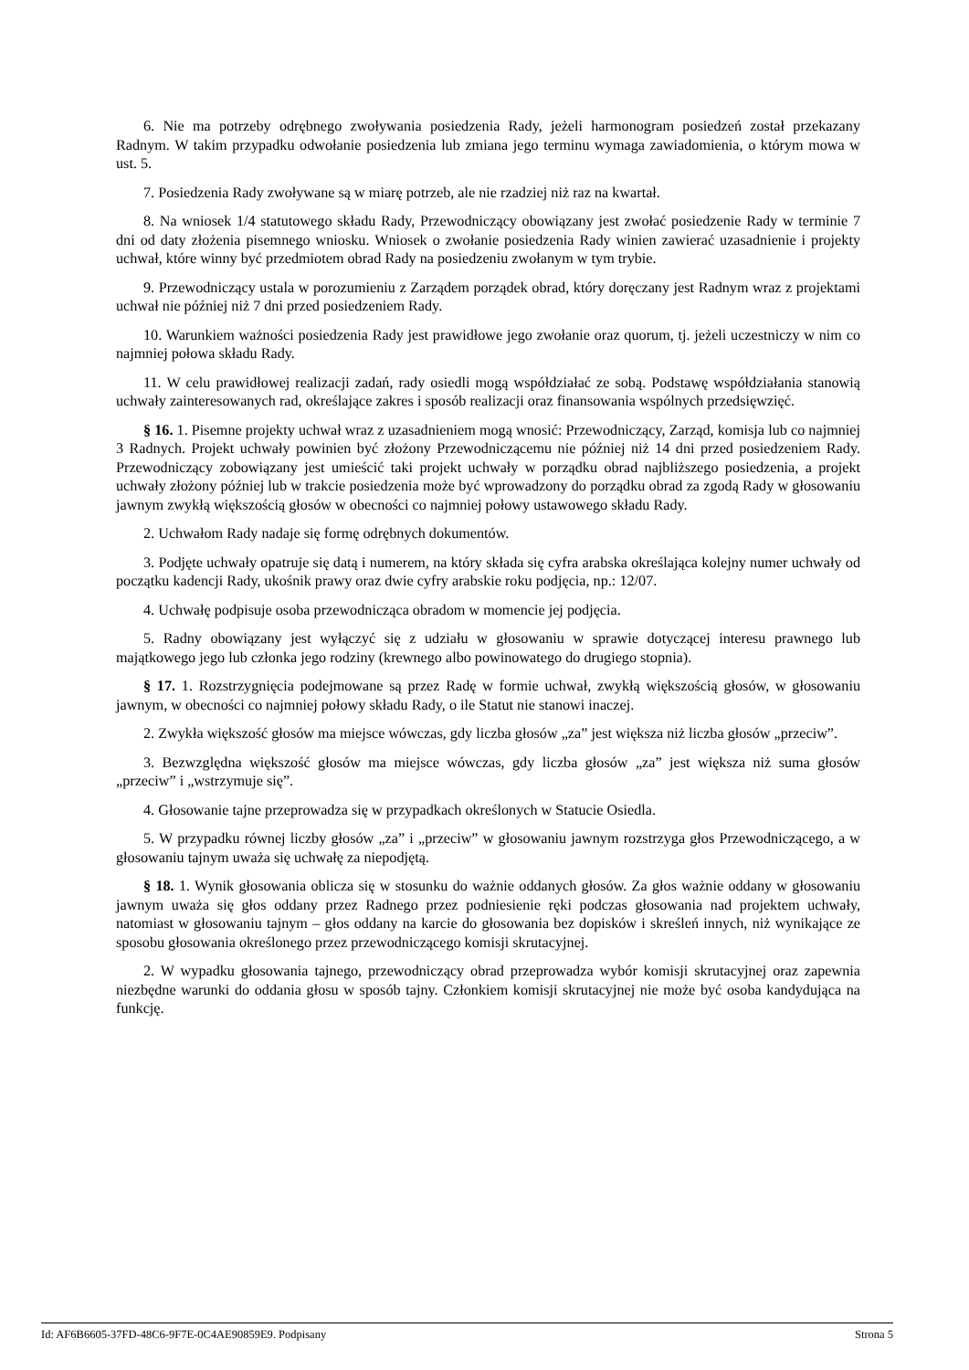6. Nie ma potrzeby odrębnego zwoływania posiedzenia Rady, jeżeli harmonogram posiedzeń został przekazany Radnym. W takim przypadku odwołanie posiedzenia lub zmiana jego terminu wymaga zawiadomienia, o którym mowa w ust. 5.
7. Posiedzenia Rady zwoływane są w miarę potrzeb, ale nie rzadziej niż raz na kwartał.
8. Na wniosek 1/4 statutowego składu Rady, Przewodniczący obowiązany jest zwołać posiedzenie Rady w terminie 7 dni od daty złożenia pisemnego wniosku. Wniosek o zwołanie posiedzenia Rady winien zawierać uzasadnienie i projekty uchwał, które winny być przedmiotem obrad Rady na posiedzeniu zwołanym w tym trybie.
9. Przewodniczący ustala w porozumieniu z Zarządem porządek obrad, który doręczany jest Radnym wraz z projektami uchwał nie później niż 7 dni przed posiedzeniem Rady.
10. Warunkiem ważności posiedzenia Rady jest prawidłowe jego zwołanie oraz quorum, tj. jeżeli uczestniczy w nim co najmniej połowa składu Rady.
11. W celu prawidłowej realizacji zadań, rady osiedli mogą współdziałać ze sobą. Podstawę współdziałania stanowią uchwały zainteresowanych rad, określające zakres i sposób realizacji oraz finansowania wspólnych przedsięwzięć.
§ 16. 1. Pisemne projekty uchwał wraz z uzasadnieniem mogą wnosić: Przewodniczący, Zarząd, komisja lub co najmniej 3 Radnych. Projekt uchwały powinien być złożony Przewodniczącemu nie później niż 14 dni przed posiedzeniem Rady. Przewodniczący zobowiązany jest umieścić taki projekt uchwały w porządku obrad najbliższego posiedzenia, a projekt uchwały złożony później lub w trakcie posiedzenia może być wprowadzony do porządku obrad za zgodą Rady w głosowaniu jawnym zwykłą większością głosów w obecności co najmniej połowy ustawowego składu Rady.
2. Uchwałom Rady nadaje się formę odrębnych dokumentów.
3. Podjęte uchwały opatruje się datą i numerem, na który składa się cyfra arabska określająca kolejny numer uchwały od początku kadencji Rady, ukośnik prawy oraz dwie cyfry arabskie roku podjęcia, np.: 12/07.
4. Uchwałę podpisuje osoba przewodnicząca obradom w momencie jej podjęcia.
5. Radny obowiązany jest wyłączyć się z udziału w głosowaniu w sprawie dotyczącej interesu prawnego lub majątkowego jego lub członka jego rodziny (krewnego albo powinowatego do drugiego stopnia).
§ 17. 1. Rozstrzygnięcia podejmowane są przez Radę w formie uchwał, zwykłą większością głosów, w głosowaniu jawnym, w obecności co najmniej połowy składu Rady, o ile Statut nie stanowi inaczej.
2. Zwykła większość głosów ma miejsce wówczas, gdy liczba głosów „za” jest większa niż liczba głosów „przeciw”.
3. Bezwzględna większość głosów ma miejsce wówczas, gdy liczba głosów „za” jest większa niż suma głosów „przeciw” i „wstrzymuje się”.
4. Głosowanie tajne przeprowadza się w przypadkach określonych w Statucie Osiedla.
5. W przypadku równej liczby głosów „za” i „przeciw” w głosowaniu jawnym rozstrzyga głos Przewodniczącego, a w głosowaniu tajnym uważa się uchwałę za niepodjętą.
§ 18. 1. Wynik głosowania oblicza się w stosunku do ważnie oddanych głosów. Za głos ważnie oddany w głosowaniu jawnym uważa się głos oddany przez Radnego przez podniesienie ręki podczas głosowania nad projektem uchwały, natomiast w głosowaniu tajnym – głos oddany na karcie do głosowania bez dopisków i skreśleń innych, niż wynikające ze sposobu głosowania określonego przez przewodniczącego komisji skrutacyjnej.
2. W wypadku głosowania tajnego, przewodniczący obrad przeprowadza wybór komisji skrutacyjnej oraz zapewnia niezbędne warunki do oddania głosu w sposób tajny. Członkiem komisji skrutacyjnej nie może być osoba kandydująca na funkcję.
Id: AF6B6605-37FD-48C6-9F7E-0C4AE90859E9. Podpisany Strona 5